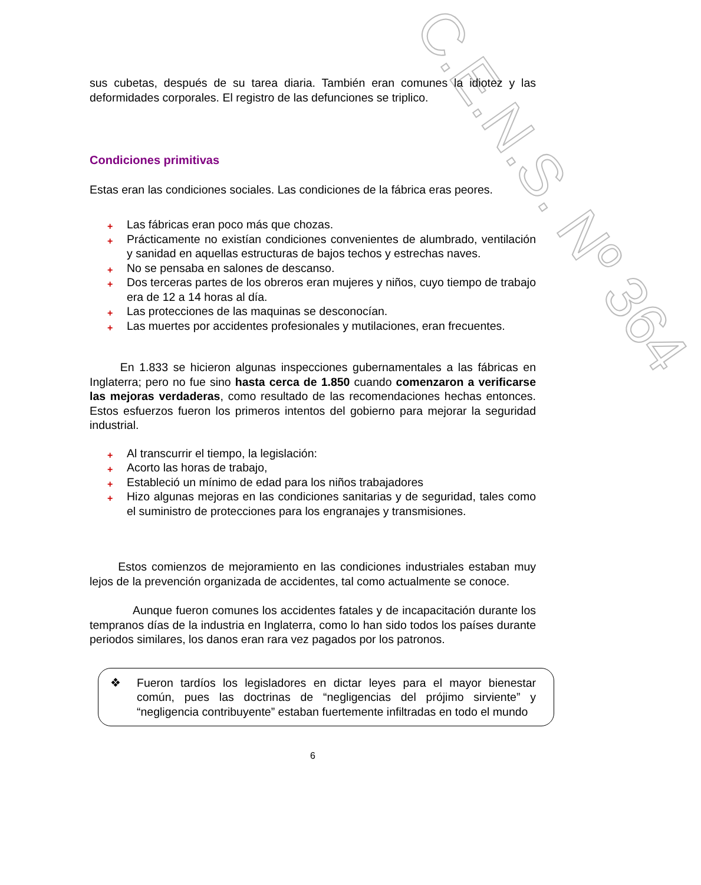C.E.N.S. Nº 364
sus cubetas, después de su tarea diaria. También eran comunes la idiotez y las deformidades corporales. El registro de las defunciones se triplico.
Condiciones primitivas
Estas eran las condiciones sociales. Las condiciones de la fábrica eras peores.
+ Las fábricas eran poco más que chozas.
+ Prácticamente no existían condiciones convenientes de alumbrado, ventilación y sanidad en aquellas estructuras de bajos techos y estrechas naves.
+ No se pensaba en salones de descanso.
+ Dos terceras partes de los obreros eran mujeres y niños, cuyo tiempo de trabajo era de 12 a 14 horas al día.
+ Las protecciones de las maquinas se desconocían.
+ Las muertes por accidentes profesionales y mutilaciones, eran frecuentes.
En 1.833 se hicieron algunas inspecciones gubernamentales a las fábricas en Inglaterra; pero no fue sino hasta cerca de 1.850 cuando comenzaron a verificarse las mejoras verdaderas, como resultado de las recomendaciones hechas entonces. Estos esfuerzos fueron los primeros intentos del gobierno para mejorar la seguridad industrial.
+ Al transcurrir el tiempo, la legislación:
+ Acorto las horas de trabajo,
+ Estableció un mínimo de edad para los niños trabajadores
+ Hizo algunas mejoras en las condiciones sanitarias y de seguridad, tales como el suministro de protecciones para los engranajes y transmisiones.
Estos comienzos de mejoramiento en las condiciones industriales estaban muy lejos de la prevención organizada de accidentes, tal como actualmente se conoce.
Aunque fueron comunes los accidentes fatales y de incapacitación durante los tempranos días de la industria en Inglaterra, como lo han sido todos los países durante periodos similares, los danos eran rara vez pagados por los patronos.
❖
Fueron tardíos los legisladores en dictar leyes para el mayor bienestar común, pues las doctrinas de “negligencias del prójimo sirviente” y “negligencia contribuyente” estaban fuertemente infiltradas en todo el mundo
6